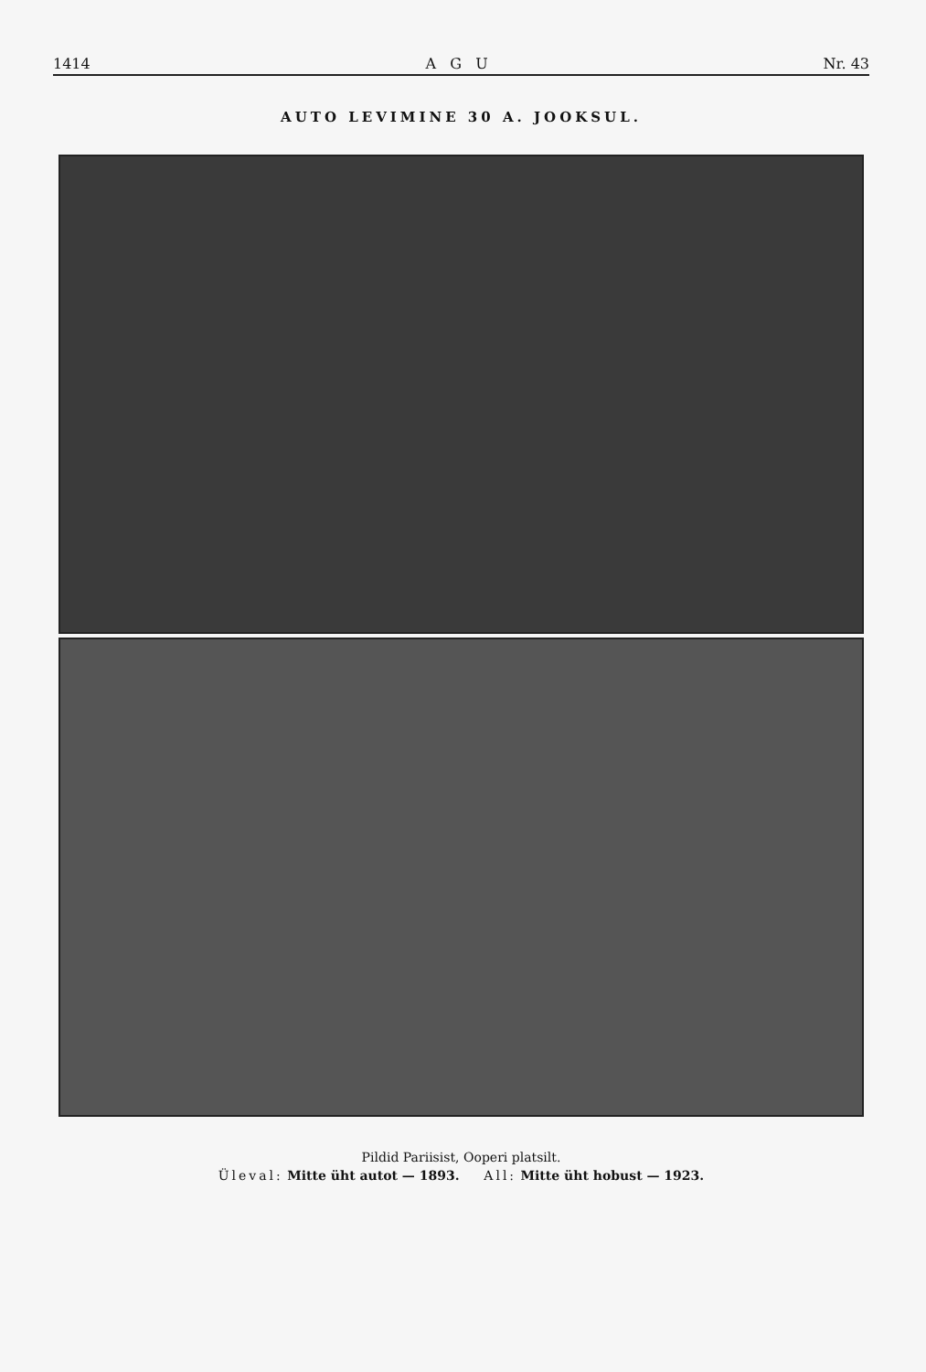1414 A G U Nr. 43
AUTO LEVIMINE 30 A. JOOKSUL.
Pildid Pariisist, Ooperi platsilt.
Üleval: Mitte üht autot — 1893. All: Mitte üht hobust — 1923.